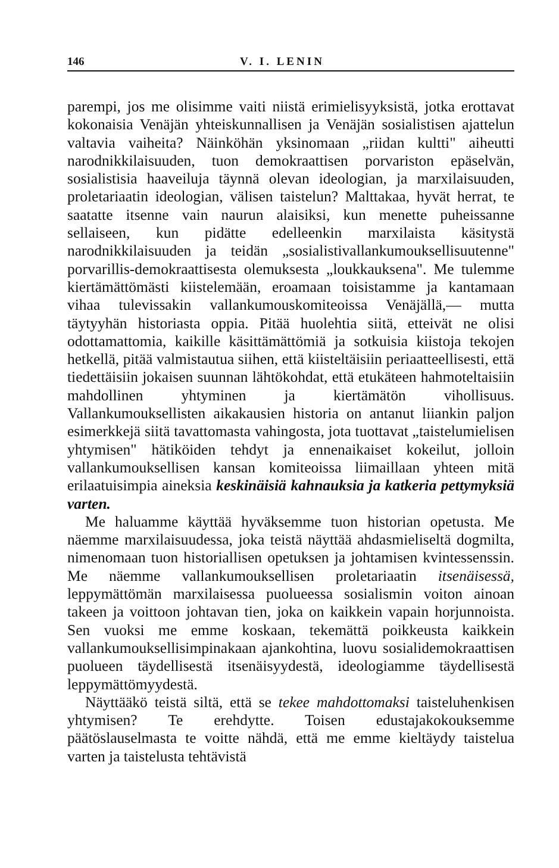146 V. I. LENIN
parempi, jos me olisimme vaiti niistä erimielisyyksistä, jotka erottavat kokonaisia Venäjän yhteiskunnallisen ja Venäjän sosialistisen ajattelun valtavia vaiheita? Näinköhän yksinomaan „riidan kultti" aiheutti narodnikkilaisuuden, tuon demokraattisen porvariston epäselvän, sosialistisia haaveiluja täynnä olevan ideologian, ja marxilaisuuden, proletariaatin ideologian, välisen taistelun? Malttakaa, hyvät herrat, te saatatte itsenne vain naurun alaisiksi, kun menette puheissanne sellaiseen, kun pidätte edelleenkin marxilaista käsitystä narodnikkilaisuuden ja teidän „sosialistivallankumouksellisuutenne" porvarillis-demokraattisesta olemuksesta „loukkauksena". Me tulemme kiertämättömästi kiistelemään, eroamaan toisistamme ja kantamaan vihaa tulevissakin vallankumouskomiteoissa Venäjällä,— mutta täytyyhän historiasta oppia. Pitää huolehtia siitä, etteivät ne olisi odottamattomia, kaikille käsittämättömiä ja sotkuisia kiistoja tekojen hetkellä, pitää valmistautua siihen, että kiisteltäisiin periaatteellisesti, että tiedettäisiin jokaisen suunnan lähtökohdat, että etukäteen hahmoteltaisiin mahdollinen yhtyminen ja kiertämätön vihollisuus. Vallankumouksellisten aikakausien historia on antanut liiankin paljon esimerkkejä siitä tavattomasta vahingosta, jota tuottavat „taistelumielisen yhtymisen" hätiköiden tehdyt ja ennenaikaiset kokeilut, jolloin vallankumouksellisen kansan komiteoissa liimaillaan yhteen mitä erilaatuisimpia aineksia keskinäisiä kahnauksia ja katkeria pettymyksiä varten.
Me haluamme käyttää hyväksemme tuon historian opetusta. Me näemme marxilaisuudessa, joka teistä näyttää ahdasmieliseltä dogmilta, nimenomaan tuon historiallisen opetuksen ja johtamisen kvintessenssin. Me näemme vallankumouksellisen proletariaatin itsenäisessä, leppymättömän marxilaisessa puolueessa sosialismin voiton ainoan takeen ja voittoon johtavan tien, joka on kaikkein vapain horjunnoista. Sen vuoksi me emme koskaan, tekemättä poikkeusta kaikkein vallankumouksellisimpinakaan ajankohtina, luovu sosialidemokraattisen puolueen täydellisestä itsenäisyydestä, ideologiamme täydellisestä leppymättömyydestä.
Näyttääkö teistä siltä, että se tekee mahdottomaksi taisteluhenkisen yhtymisen? Te erehdytte. Toisen edustajakokouksemme päätöslauselmasta te voitte nähdä, että me emme kieltäydy taistelua varten ja taistelusta tehtävistä